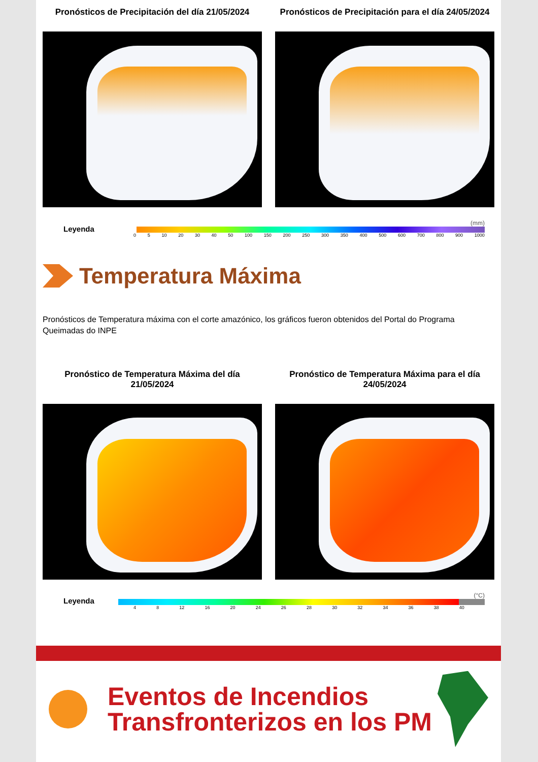Pronósticos de Precipitación del día 21/05/2024
Pronósticos de Precipitación para el día 24/05/2024
Leyenda
(mm)
0 5 10 20 30 40 50 100 150 200 250 300 350 400 500 600 700 800 900 1000
Temperatura Máxima
Pronósticos de Temperatura máxima con el corte amazónico, los gráficos fueron obtenidos del Portal do Programa Queimadas do INPE
Pronóstico de Temperatura Máxima del día 21/05/2024
Pronóstico de Temperatura Máxima para el día 24/05/2024
Leyenda
(°C)
4 8 12 16 20 24 26 28 30 32 34 36 38 40
Eventos de Incendios Transfronterizos en los PM